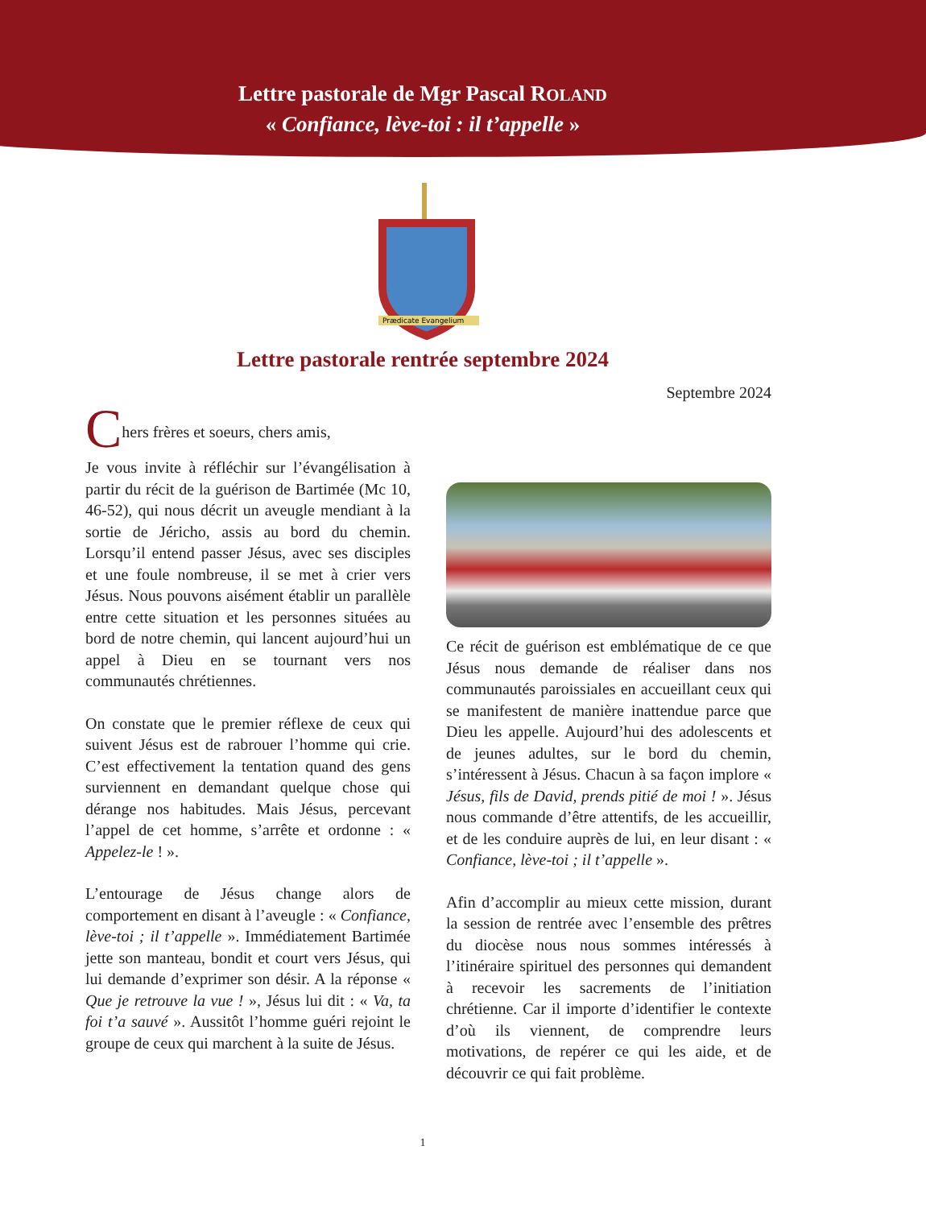Lettre pastorale de Mgr Pascal ROLAND
« Confiance, lève-toi : il t’appelle »
Prædicate Evangelium
Lettre pastorale rentrée septembre 2024
Septembre 2024
Chers frères et soeurs, chers amis,
Je vous invite à réfléchir sur l’évangélisation à partir du récit de la guérison de Bartimée (Mc 10, 46-52), qui nous décrit un aveugle mendiant à la sortie de Jéricho, assis au bord du chemin. Lorsqu’il entend passer Jésus, avec ses disciples et une foule nombreuse, il se met à crier vers Jésus. Nous pouvons aisément établir un parallèle entre cette situation et les personnes situées au bord de notre chemin, qui lancent aujourd’hui un appel à Dieu en se tournant vers nos communautés chrétiennes.
On constate que le premier réflexe de ceux qui suivent Jésus est de rabrouer l’homme qui crie. C’est effectivement la tentation quand des gens surviennent en demandant quelque chose qui dérange nos habitudes. Mais Jésus, percevant l’appel de cet homme, s’arrête et ordonne : « Appelez-le ! ».
L’entourage de Jésus change alors de comportement en disant à l’aveugle : « Confiance, lève-toi ; il t’appelle ». Immédiatement Bartimée jette son manteau, bondit et court vers Jésus, qui lui demande d’exprimer son désir. A la réponse « Que je retrouve la vue ! », Jésus lui dit : « Va, ta foi t’a sauvé ». Aussitôt l’homme guéri rejoint le groupe de ceux qui marchent à la suite de Jésus.
Ce récit de guérison est emblématique de ce que Jésus nous demande de réaliser dans nos communautés paroissiales en accueillant ceux qui se manifestent de manière inattendue parce que Dieu les appelle. Aujourd’hui des adolescents et de jeunes adultes, sur le bord du chemin, s’intéressent à Jésus. Chacun à sa façon implore « Jésus, fils de David, prends pitié de moi ! ». Jésus nous commande d’être attentifs, de les accueillir, et de les conduire auprès de lui, en leur disant : « Confiance, lève-toi ; il t’appelle ».
Afin d’accomplir au mieux cette mission, durant la session de rentrée avec l’ensemble des prêtres du diocèse nous nous sommes intéressés à l’itinéraire spirituel des personnes qui demandent à recevoir les sacrements de l’initiation chrétienne. Car il importe d’identifier le contexte d’où ils viennent, de comprendre leurs motivations, de repérer ce qui les aide, et de découvrir ce qui fait problème.
1